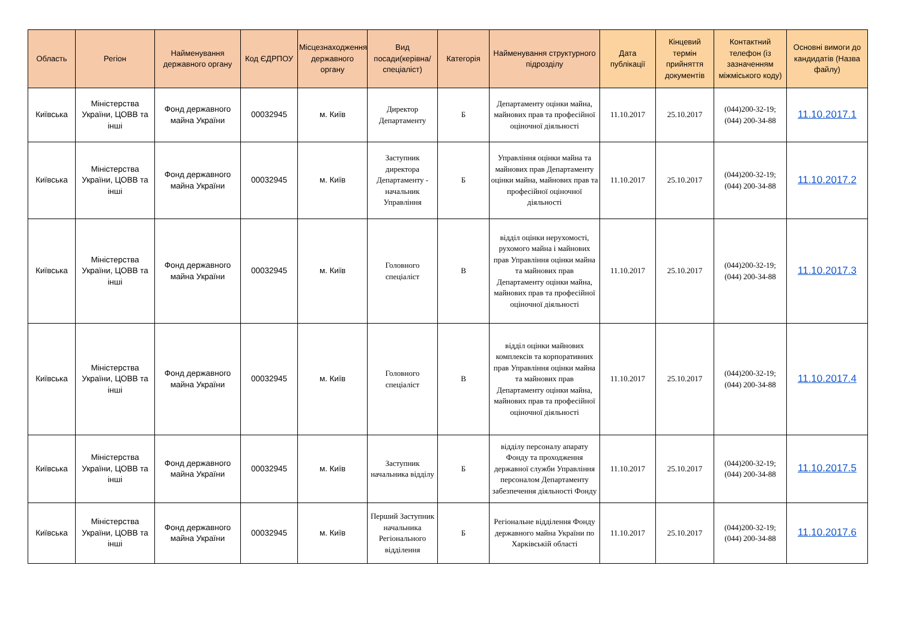| Область | Регіон | Найменування державного органу | Код ЄДРПОУ | Місцезнаходження державного органу | Вид посади(керівна/спеціаліст) | Категорія | Найменування структурного підрозділу | Дата публікації | Кінцевий термін прийняття документів | Контактний телефон (із зазначенням міжміського коду) | Основні вимоги до кандидатів (Назва файлу) |
| --- | --- | --- | --- | --- | --- | --- | --- | --- | --- | --- | --- |
| Київська | Міністерства України, ЦОВВ та інші | Фонд державного майна України | 00032945 | м. Київ | Директор Департаменту | Б | Департаменту оцінки майна, майнових прав та професійної оціночної діяльності | 11.10.2017 | 25.10.2017 | (044)200-32-19; (044) 200-34-88 | 11.10.2017.1 |
| Київська | Міністерства України, ЦОВВ та інші | Фонд державного майна України | 00032945 | м. Київ | Заступник директора Департаменту - начальник Управління | Б | Управління оцінки майна та майнових прав Департаменту оцінки майна, майнових прав та професійної оціночної діяльності | 11.10.2017 | 25.10.2017 | (044)200-32-19; (044) 200-34-88 | 11.10.2017.2 |
| Київська | Міністерства України, ЦОВВ та інші | Фонд державного майна України | 00032945 | м. Київ | Головного спеціаліст | В | відділ оцінки нерухомості, рухомого майна і майнових прав Управління оцінки майна та майнових прав Департаменту оцінки майна, майнових прав та професійної оціночної діяльності | 11.10.2017 | 25.10.2017 | (044)200-32-19; (044) 200-34-88 | 11.10.2017.3 |
| Київська | Міністерства України, ЦОВВ та інші | Фонд державного майна України | 00032945 | м. Київ | Головного спеціаліст | В | відділ оцінки майнових комплексів та корпоративних прав Управління оцінки майна та майнових прав Департаменту оцінки майна, майнових прав та професійної оціночної діяльності | 11.10.2017 | 25.10.2017 | (044)200-32-19; (044) 200-34-88 | 11.10.2017.4 |
| Київська | Міністерства України, ЦОВВ та інші | Фонд державного майна України | 00032945 | м. Київ | Заступник начальника відділу | Б | відділу персоналу апарату Фонду та проходження державної служби Управління персоналом Департаменту забезпечення діяльності Фонду | 11.10.2017 | 25.10.2017 | (044)200-32-19; (044) 200-34-88 | 11.10.2017.5 |
| Київська | Міністерства України, ЦОВВ та інші | Фонд державного майна України | 00032945 | м. Київ | Перший Заступник начальника Регіонального відділення | Б | Регіональне відділення Фонду державного майна України по Харківській області | 11.10.2017 | 25.10.2017 | (044)200-32-19; (044) 200-34-88 | 11.10.2017.6 |